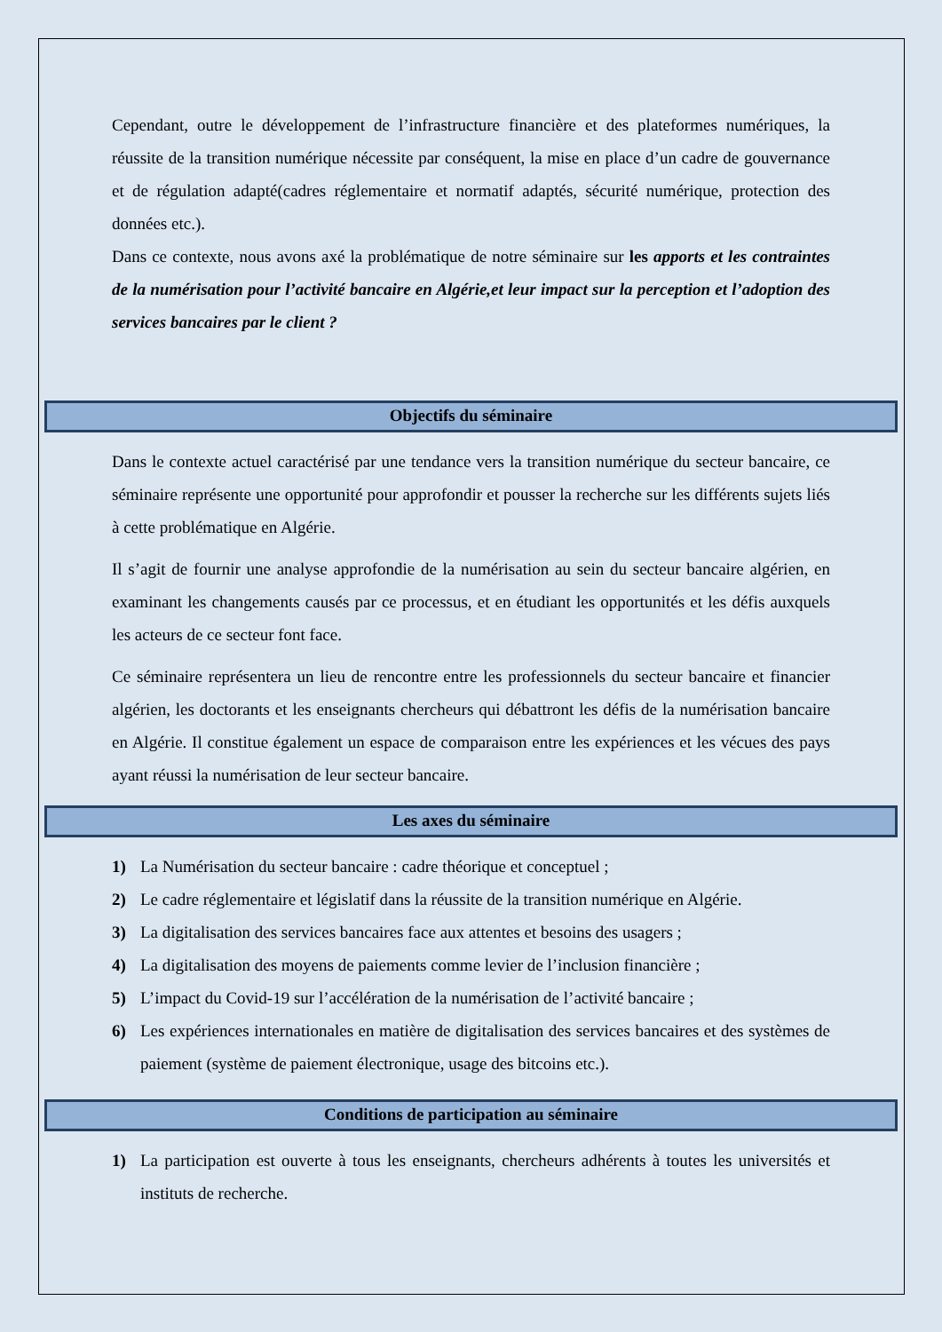Cependant, outre le développement de l’infrastructure financière et des plateformes numériques, la réussite de la transition numérique nécessite par conséquent, la mise en place d’un cadre de gouvernance et de régulation adapté(cadres réglementaire et normatif adaptés, sécurité numérique, protection des données etc.).
Dans ce contexte, nous avons axé la problématique de notre séminaire sur les apports et les contraintes de la numérisation pour l’activité bancaire en Algérie,et leur impact sur la perception et l’adoption des services bancaires par le client ?
Objectifs du séminaire
Dans le contexte actuel caractérisé par une tendance vers la transition numérique du secteur bancaire, ce séminaire représente une opportunité pour approfondir et pousser la recherche sur les différents sujets liés à cette problématique en Algérie.
Il s’agit de fournir une analyse approfondie de la numérisation au sein du secteur bancaire algérien, en examinant les changements causés par ce processus, et en étudiant les opportunités et les défis auxquels les acteurs de ce secteur font face.
Ce séminaire représentera un lieu de rencontre entre les professionnels du secteur bancaire et financier algérien, les doctorants et les enseignants chercheurs qui débattront les défis de la numérisation bancaire en Algérie. Il constitue également un espace de comparaison entre les expériences et les vécues des pays ayant réussi la numérisation de leur secteur bancaire.
Les axes du séminaire
1) La Numérisation du secteur bancaire : cadre théorique et conceptuel ;
2) Le cadre réglementaire et législatif dans la réussite de la transition numérique en Algérie.
3) La digitalisation des services bancaires face aux attentes et besoins des usagers ;
4) La digitalisation des moyens de paiements comme levier de l’inclusion financière ;
5) L’impact du Covid-19 sur l’accélération de la numérisation de l’activité bancaire ;
6) Les expériences internationales en matière de digitalisation des services bancaires et des systèmes de paiement (système de paiement électronique, usage des bitcoins etc.).
Conditions de participation au séminaire
1) La participation est ouverte à tous les enseignants, chercheurs adhérents à toutes les universités et instituts de recherche.